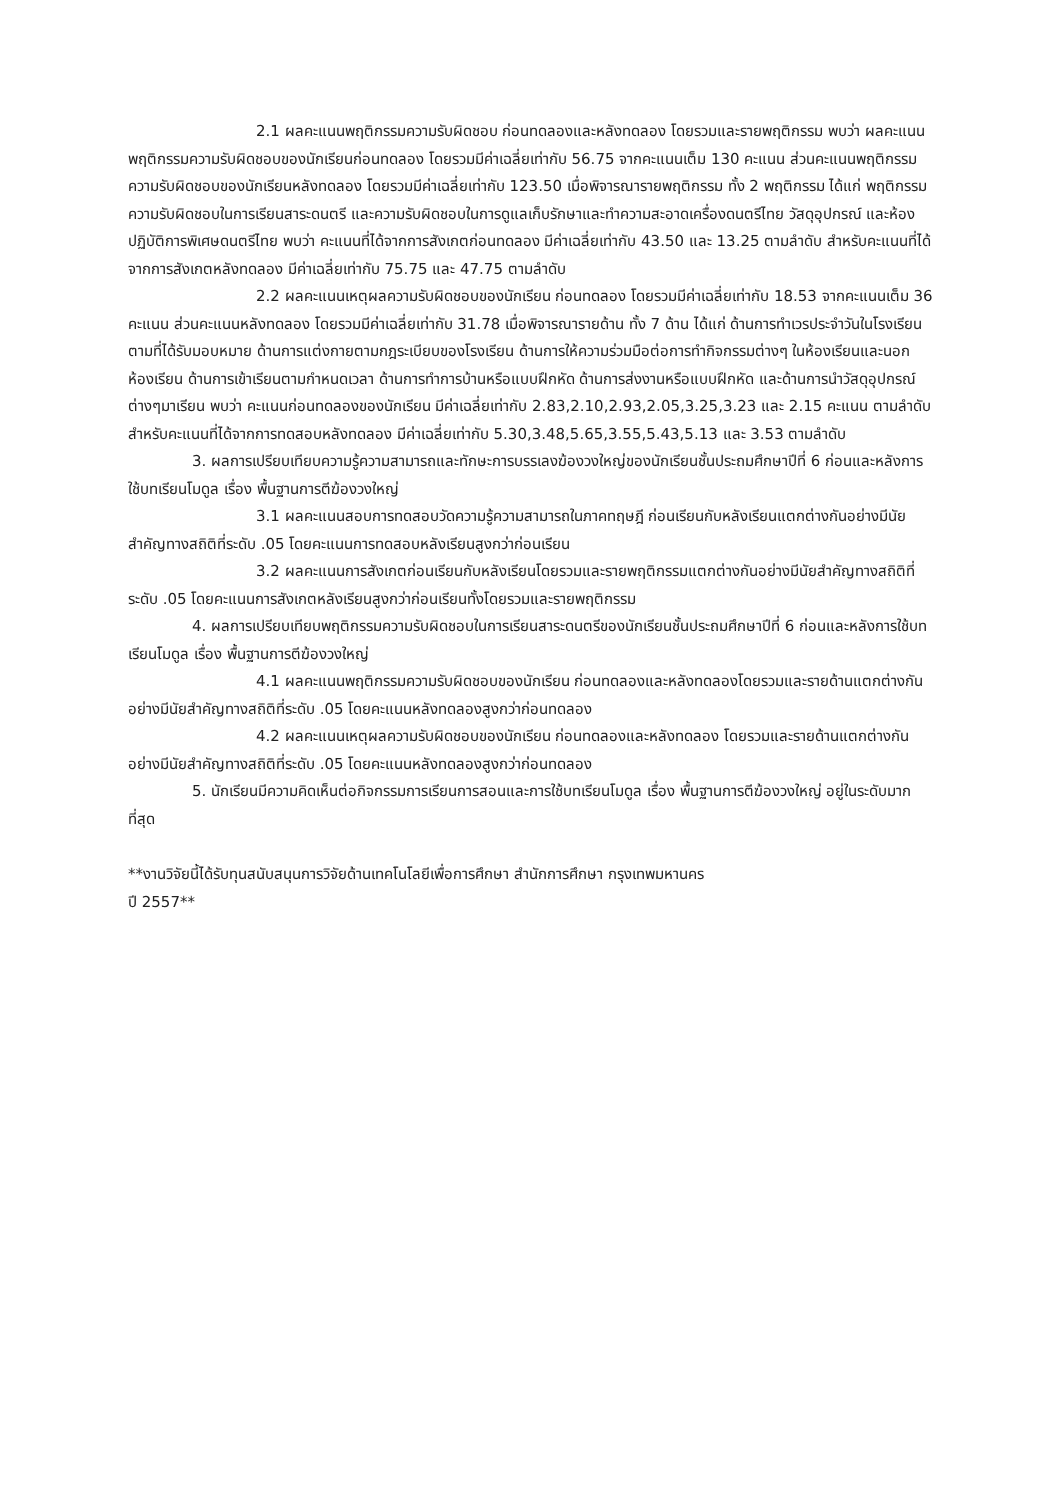2.1 ผลคะแนนพฤติกรรมความรับผิดชอบ ก่อนทดลองและหลังทดลอง โดยรวมและรายพฤติกรรม พบว่า ผลคะแนนพฤติกรรมความรับผิดชอบของนักเรียนก่อนทดลอง โดยรวมมีค่าเฉลี่ยเท่ากับ 56.75 จากคะแนนเต็ม 130 คะแนน ส่วนคะแนนพฤติกรรมความรับผิดชอบของนักเรียนหลังทดลอง โดยรวมมีค่าเฉลี่ยเท่ากับ 123.50 เมื่อพิจารณารายพฤติกรรม ทั้ง 2 พฤติกรรม ได้แก่ พฤติกรรมความรับผิดชอบในการเรียนสาระดนตรี และความรับผิดชอบในการดูแลเก็บรักษาและทำความสะอาดเครื่องดนตรีไทย วัสดุอุปกรณ์ และห้องปฏิบัติการพิเศษดนตรีไทย พบว่า คะแนนที่ได้จากการสังเกตก่อนทดลอง มีค่าเฉลี่ยเท่ากับ 43.50 และ 13.25 ตามลำดับ สำหรับคะแนนที่ได้จากการสังเกตหลังทดลอง มีค่าเฉลี่ยเท่ากับ 75.75 และ 47.75 ตามลำดับ
2.2 ผลคะแนนเหตุผลความรับผิดชอบของนักเรียน ก่อนทดลอง โดยรวมมีค่าเฉลี่ยเท่ากับ 18.53 จากคะแนนเต็ม 36 คะแนน ส่วนคะแนนหลังทดลอง โดยรวมมีค่าเฉลี่ยเท่ากับ 31.78 เมื่อพิจารณารายด้าน ทั้ง 7 ด้าน ได้แก่ ด้านการทำเวรประจำวันในโรงเรียนตามที่ได้รับมอบหมาย ด้านการแต่งกายตามกฎระเบียบของโรงเรียน ด้านการให้ความร่วมมือต่อการทำกิจกรรมต่างๆ ในห้องเรียนและนอกห้องเรียน ด้านการเข้าเรียนตามกำหนดเวลา ด้านการทำการบ้านหรือแบบฝึกหัด ด้านการส่งงานหรือแบบฝึกหัด และด้านการนำวัสดุอุปกรณ์ต่างๆมาเรียน พบว่า คะแนนก่อนทดลองของนักเรียน มีค่าเฉลี่ยเท่ากับ 2.83,2.10,2.93,2.05,3.25,3.23 และ 2.15 คะแนน ตามลำดับ สำหรับคะแนนที่ได้จากการทดสอบหลังทดลอง มีค่าเฉลี่ยเท่ากับ 5.30,3.48,5.65,3.55,5.43,5.13 และ 3.53 ตามลำดับ
3. ผลการเปรียบเทียบความรู้ความสามารถและทักษะการบรรเลงฆ้องวงใหญ่ของนักเรียนชั้นประถมศึกษาปีที่ 6 ก่อนและหลังการใช้บทเรียนโมดูล เรื่อง พื้นฐานการตีฆ้องวงใหญ่
3.1 ผลคะแนนสอบการทดสอบวัดความรู้ความสามารถในภาคทฤษฎี ก่อนเรียนกับหลังเรียนแตกต่างกันอย่างมีนัยสำคัญทางสถิติที่ระดับ .05 โดยคะแนนการทดสอบหลังเรียนสูงกว่าก่อนเรียน
3.2 ผลคะแนนการสังเกตก่อนเรียนกับหลังเรียนโดยรวมและรายพฤติกรรมแตกต่างกันอย่างมีนัยสำคัญทางสถิติที่ระดับ .05 โดยคะแนนการสังเกตหลังเรียนสูงกว่าก่อนเรียนทั้งโดยรวมและรายพฤติกรรม
4. ผลการเปรียบเทียบพฤติกรรมความรับผิดชอบในการเรียนสาระดนตรีของนักเรียนชั้นประถมศึกษาปีที่ 6 ก่อนและหลังการใช้บทเรียนโมดูล เรื่อง พื้นฐานการตีฆ้องวงใหญ่
4.1 ผลคะแนนพฤติกรรมความรับผิดชอบของนักเรียน ก่อนทดลองและหลังทดลองโดยรวมและรายด้านแตกต่างกันอย่างมีนัยสำคัญทางสถิติที่ระดับ .05 โดยคะแนนหลังทดลองสูงกว่าก่อนทดลอง
4.2 ผลคะแนนเหตุผลความรับผิดชอบของนักเรียน ก่อนทดลองและหลังทดลอง โดยรวมและรายด้านแตกต่างกันอย่างมีนัยสำคัญทางสถิติที่ระดับ .05 โดยคะแนนหลังทดลองสูงกว่าก่อนทดลอง
5. นักเรียนมีความคิดเห็นต่อกิจกรรมการเรียนการสอนและการใช้บทเรียนโมดูล เรื่อง พื้นฐานการตีฆ้องวงใหญ่ อยู่ในระดับมากที่สุด
**งานวิจัยนี้ได้รับทุนสนับสนุนการวิจัยด้านเทคโนโลยีเพื่อการศึกษา สำนักการศึกษา กรุงเทพมหานคร
ปี 2557**